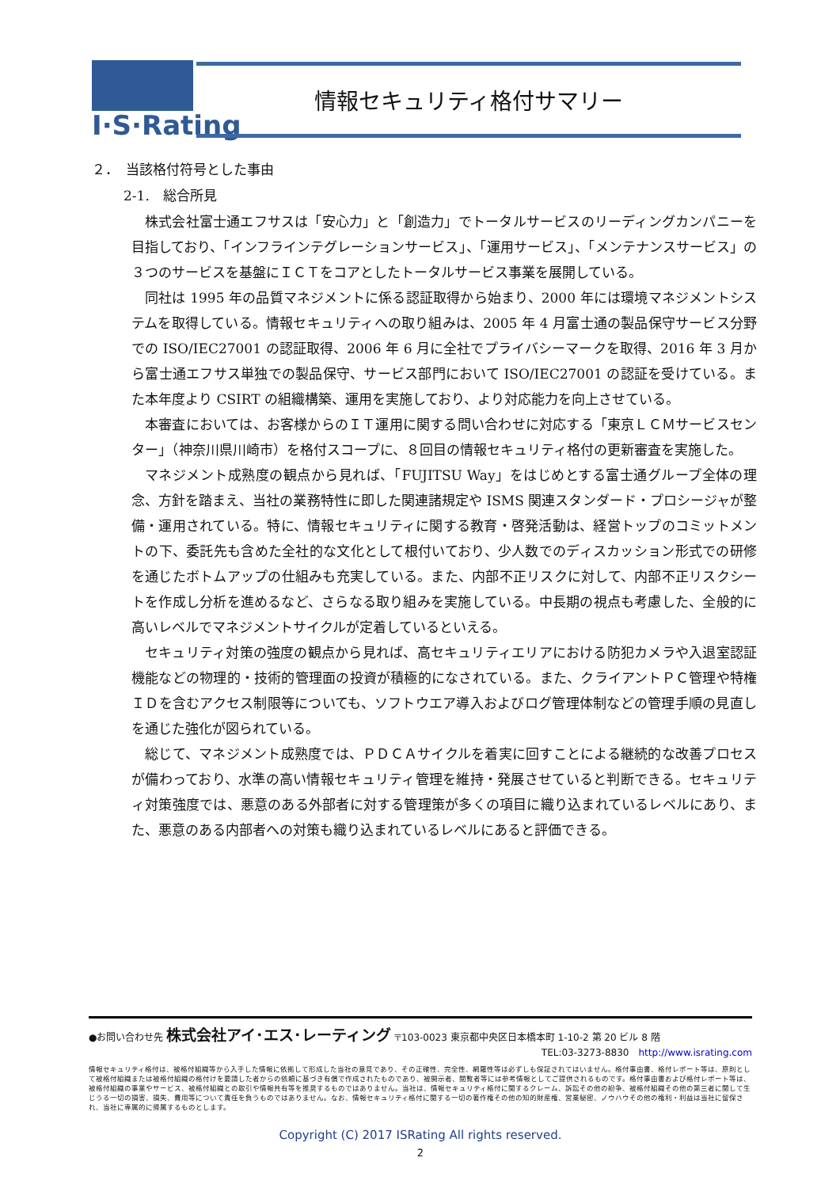I·S·Rating
情報セキュリティ格付サマリー
２．　当該格付符号とした事由
2-1.　総合所見
株式会社富士通エフサスは「安心力」と「創造力」でトータルサービスのリーディングカンパニーを目指しており、「インフラインテグレーションサービス」、「運用サービス」、「メンテナンスサービス」の３つのサービスを基盤にＩＣＴをコアとしたトータルサービス事業を展開している。
同社は 1995 年の品質マネジメントに係る認証取得から始まり、2000 年には環境マネジメントシステムを取得している。情報セキュリティへの取り組みは、2005 年 4 月富士通の製品保守サービス分野での ISO/IEC27001 の認証取得、2006 年 6 月に全社でプライバシーマークを取得、2016 年 3 月から富士通エフサス単独での製品保守、サービス部門において ISO/IEC27001 の認証を受けている。また本年度より CSIRT の組織構築、運用を実施しており、より対応能力を向上させている。
本審査においては、お客様からのＩＴ運用に関する問い合わせに対応する「東京ＬＣＭサービスセンター」（神奈川県川崎市）を格付スコープに、８回目の情報セキュリティ格付の更新審査を実施した。
マネジメント成熟度の観点から見れば、「FUJITSU Way」をはじめとする富士通グループ全体の理念、方針を踏まえ、当社の業務特性に即した関連諸規定や ISMS 関連スタンダード・プロシージャが整備・運用されている。特に、情報セキュリティに関する教育・啓発活動は、経営トップのコミットメントの下、委託先も含めた全社的な文化として根付いており、少人数でのディスカッション形式での研修を通じたボトムアップの仕組みも充実している。また、内部不正リスクに対して、内部不正リスクシートを作成し分析を進めるなど、さらなる取り組みを実施している。中長期の視点も考慮した、全般的に高いレベルでマネジメントサイクルが定着しているといえる。
セキュリティ対策の強度の観点から見れば、高セキュリティエリアにおける防犯カメラや入退室認証機能などの物理的・技術的管理面の投資が積極的になされている。また、クライアントＰＣ管理や特権ＩＤを含むアクセス制限等についても、ソフトウエア導入およびログ管理体制などの管理手順の見直しを通じた強化が図られている。
総じて、マネジメント成熟度では、ＰＤＣＡサイクルを着実に回すことによる継続的な改善プロセスが備わっており、水準の高い情報セキュリティ管理を維持・発展させていると判断できる。セキュリティ対策強度では、悪意のある外部者に対する管理策が多くの項目に織り込まれているレベルにあり、また、悪意のある内部者への対策も織り込まれているレベルにあると評価できる。
●お問い合わせ先 株式会社アイ･エス･レーティング 〒103-0023 東京都中央区日本橋本町 1-10-2 第 20 ビル 8 階
TEL:03-3273-8830　http://www.israting.com
情報セキュリティ格付は、被格付組織等から入手した情報に依拠して形成した当社の意見であり、その正確性、完全性、網羅性等は必ずしも保証されてはいません。格付事由書、格付レポート等は、原則として被格付組織または被格付組織の格付けを要請した者からの依頼に基づき有償で作成されたものであり、被開示者、閲覧者等には参考情報としてご提供されるものです。格付事由書および格付レポート等は、被格付組織の事業やサービス、被格付組織との取引や情報共有等を推奨するものではありません。当社は、情報セキュリティ格付に関するクレーム、訴訟その他の紛争、被格付組織その他の第三者に関して生じうる一切の損害、損失、費用等について責任を負うものではありません。なお、情報セキュリティ格付に関する一切の著作権その他の知的財産権、営業秘密、ノウハウその他の権利・利益は当社に留保され、当社に専属的に帰属するものとします。
Copyright (C) 2017 ISRating All rights reserved.
2